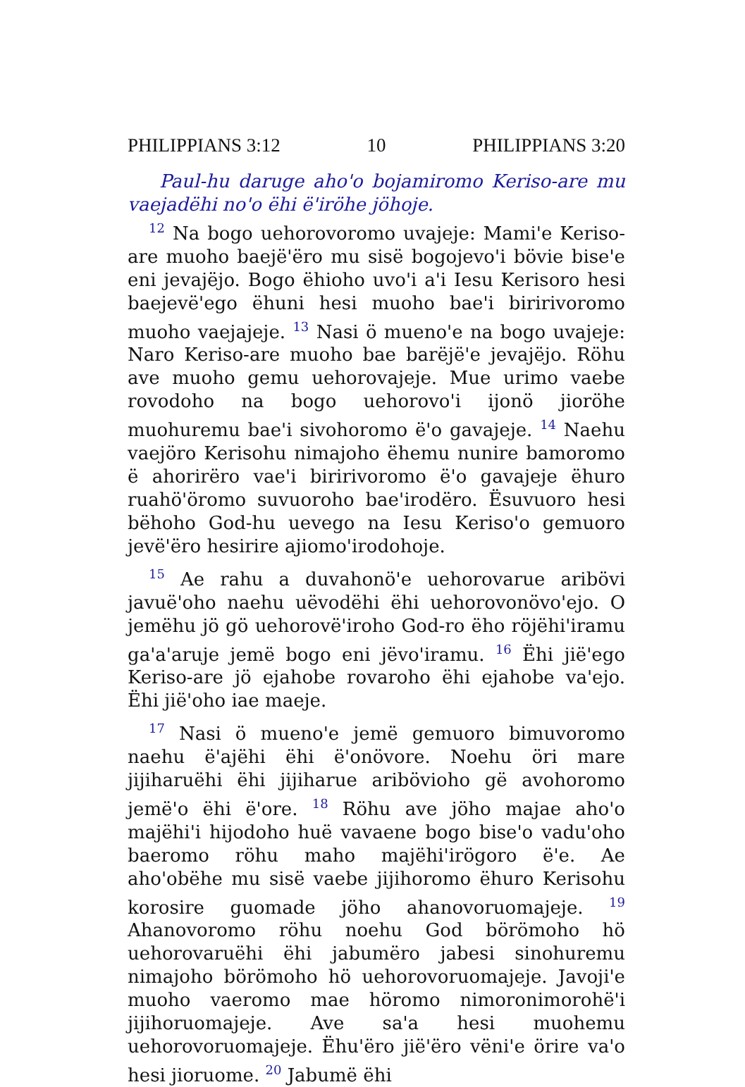PHILIPPIANS 3:12 10 PHILIPPIANS 3:20
Paul-hu daruge aho'o bojamiromo Keriso-are mu vaejadëhi no'o ëhi ë'iröhe jöhoje.
<sup>12</sup> Na bogo uehorovoromo uvajeje: Mami'e Keriso-are muoho baejë'ëro mu sisë bogojevo'i bövie bise'e eni jevajëjo. Bogo ëhioho uvo'i a'i Iesu Kerisoro hesi baejevë'ego ëhuni hesi muoho bae'i biririvoromo muoho vaejajeje. <sup>13</sup> Nasi ö mueno'e na bogo uvajeje: Naro Keriso-are muoho bae barëjë'e jevajëjo. Röhu ave muoho gemu uehorovajeje. Mue urimo vaebe rovodoho na bogo uehorovo'i ijonö jioröhe muohuremu bae'i sivohoromo ë'o gavajeje. <sup>14</sup> Naehu vaejöro Kerisohu nimajoho ëhemu nunire bamoromo ë ahorirëro vae'i biririvoromo ë'o gavajeje ëhuro ruahö'öromo suvuoroho bae'irodëro. Ësuvuoro hesi bëhoho God-hu uevego na Iesu Keriso'o gemuoro jevë'ëro hesirire ajiomo'irodohoje.
<sup>15</sup> Ae rahu a duvahonö'e uehorovarue aribövi javuë'oho naehu uëvodëhi ëhi uehorovonövo'ejo. O jemëhu jö gö uehorovë'iroho God-ro ëho röjëhi'iramu ga'a'aruje jemë bogo eni jëvo'iramu. <sup>16</sup> Ëhi jië'ego Keriso-are jö ejahobe rovaroho ëhi ejahobe va'ejo. Ëhi jië'oho iae maeje.
<sup>17</sup> Nasi ö mueno'e jemë gemuoro bimuvoromo naehu ë'ajëhi ëhi ë'onövore. Noehu öri mare jijiharuëhi ëhi jijiharue aribövioho gë avohoromo jemë'o ëhi ë'ore. <sup>18</sup> Röhu ave jöho majae aho'o majëhi'i hijodoho huë vavaene bogo bise'o vadu'oho baeromo röhu maho majëhi'irögoro ë'e. Ae aho'obëhe mu sisë vaebe jijihoromo ëhuro Kerisohu korosire guomade jöho ahanovoruomajeje. <sup>19</sup> Ahanovoromo röhu noehu God börömoho hö uehorovaruëhi ëhi jabumëro jabesi sinohuremu nimajoho börömoho hö uehorovoruomajeje. Javoji'e muoho vaeromo mae höromo nimoronimorohë'i jijihoruomajeje. Ave sa'a hesi muohemu uehorovoruomajeje. Ëhu'ëro jië'ëro vëni'e örire va'o hesi jioruome. <sup>20</sup> Jabumë ëhi